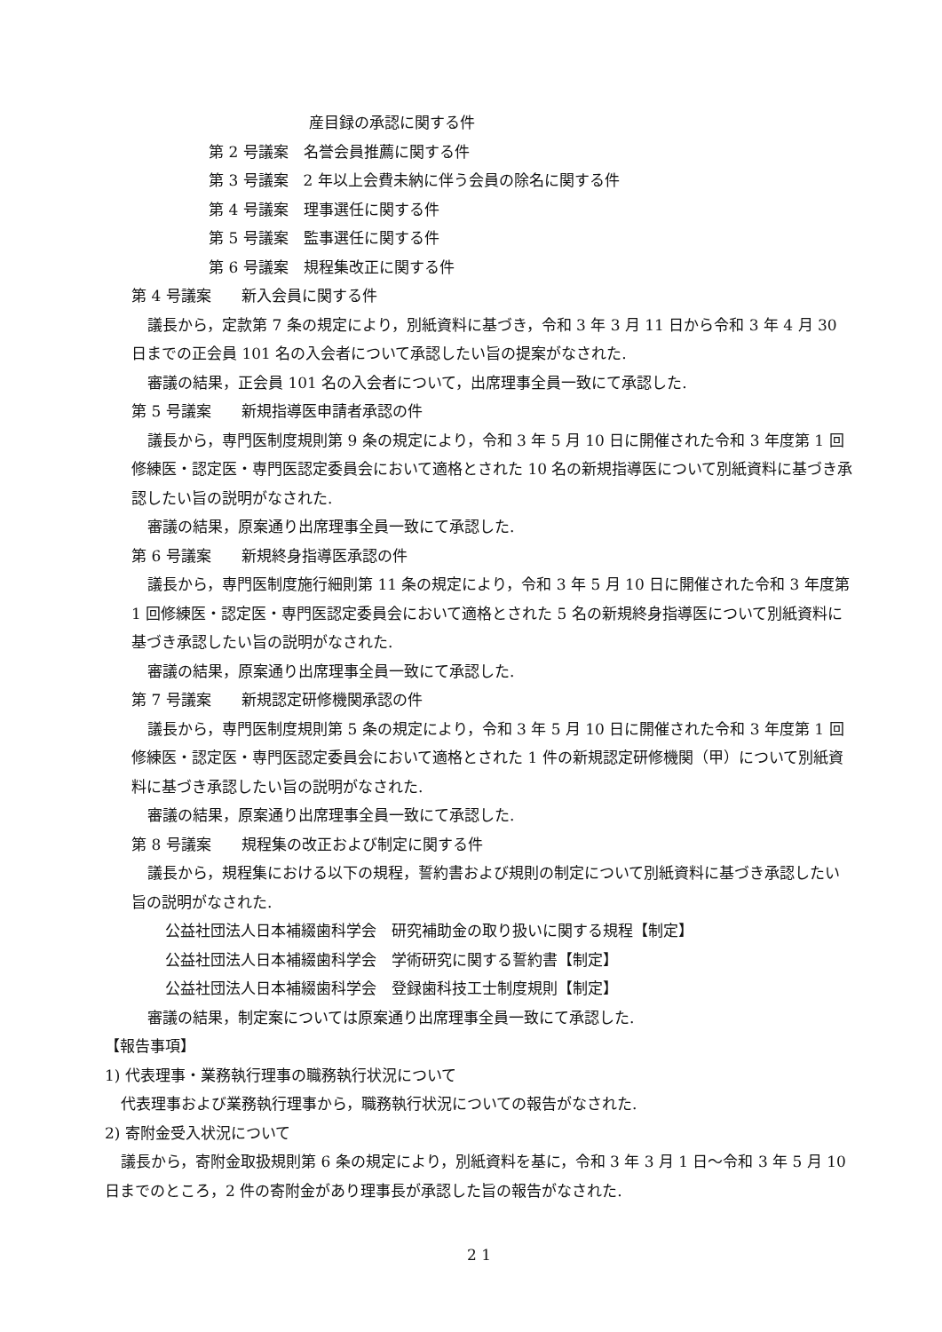産目録の承認に関する件
第 2 号議案　名誉会員推薦に関する件
第 3 号議案　2 年以上会費未納に伴う会員の除名に関する件
第 4 号議案　理事選任に関する件
第 5 号議案　監事選任に関する件
第 6 号議案　規程集改正に関する件
第 4 号議案　　新入会員に関する件
議長から，定款第 7 条の規定により，別紙資料に基づき，令和 3 年 3 月 11 日から令和 3 年 4 月 30 日までの正会員 101 名の入会者について承認したい旨の提案がなされた.
審議の結果，正会員 101 名の入会者について，出席理事全員一致にて承認した.
第 5 号議案　　新規指導医申請者承認の件
議長から，専門医制度規則第 9 条の規定により，令和 3 年 5 月 10 日に開催された令和 3 年度第 1 回修練医・認定医・専門医認定委員会において適格とされた 10 名の新規指導医について別紙資料に基づき承認したい旨の説明がなされた.
審議の結果，原案通り出席理事全員一致にて承認した.
第 6 号議案　　新規終身指導医承認の件
議長から，専門医制度施行細則第 11 条の規定により，令和 3 年 5 月 10 日に開催された令和 3 年度第 1 回修練医・認定医・専門医認定委員会において適格とされた 5 名の新規終身指導医について別紙資料に基づき承認したい旨の説明がなされた.
審議の結果，原案通り出席理事全員一致にて承認した.
第 7 号議案　　新規認定研修機関承認の件
議長から，専門医制度規則第 5 条の規定により，令和 3 年 5 月 10 日に開催された令和 3 年度第 1 回修練医・認定医・専門医認定委員会において適格とされた 1 件の新規認定研修機関（甲）について別紙資料に基づき承認したい旨の説明がなされた.
審議の結果，原案通り出席理事全員一致にて承認した.
第 8 号議案　　規程集の改正および制定に関する件
議長から，規程集における以下の規程，誓約書および規則の制定について別紙資料に基づき承認したい旨の説明がなされた.
公益社団法人日本補綴歯科学会　研究補助金の取り扱いに関する規程【制定】
公益社団法人日本補綴歯科学会　学術研究に関する誓約書【制定】
公益社団法人日本補綴歯科学会　登録歯科技工士制度規則【制定】
審議の結果，制定案については原案通り出席理事全員一致にて承認した.
【報告事項】
1) 代表理事・業務執行理事の職務執行状況について
代表理事および業務執行理事から，職務執行状況についての報告がなされた.
2) 寄附金受入状況について
議長から，寄附金取扱規則第 6 条の規定により，別紙資料を基に，令和 3 年 3 月 1 日～令和 3 年 5 月 10 日までのところ，2 件の寄附金があり理事長が承認した旨の報告がなされた.
2 1